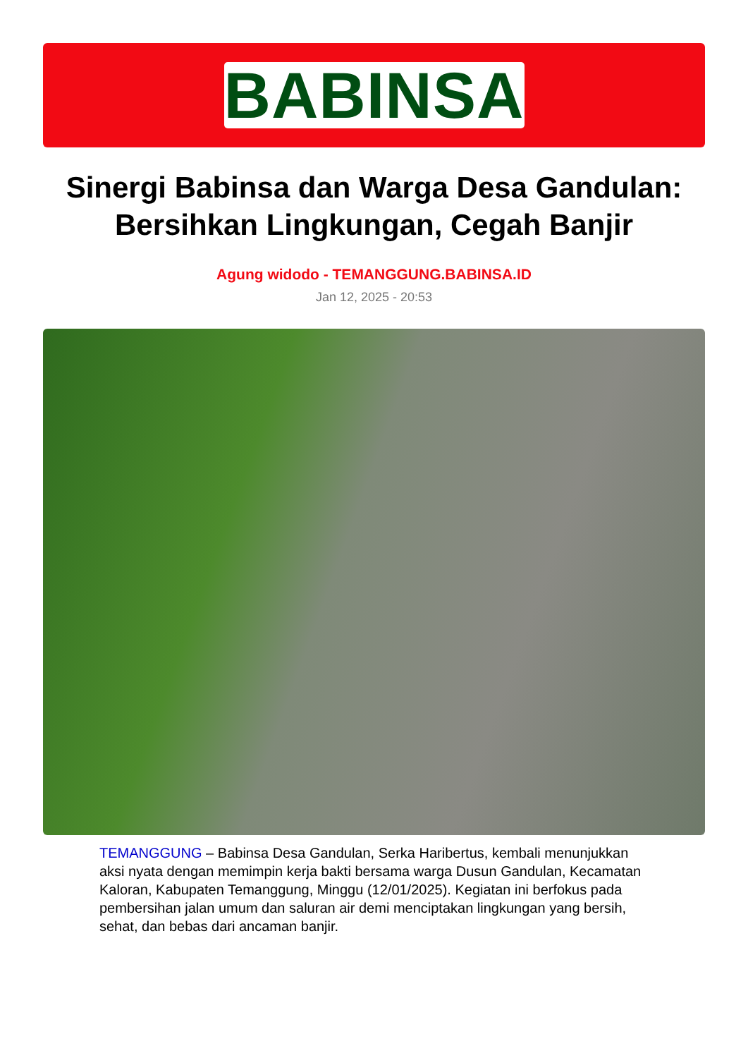BABINSA
Sinergi Babinsa dan Warga Desa Gandulan: Bersihkan Lingkungan, Cegah Banjir
Agung widodo - TEMANGGUNG.BABINSA.ID
Jan 12, 2025 - 20:53
TEMANGGUNG – Babinsa Desa Gandulan, Serka Haribertus, kembali menunjukkan aksi nyata dengan memimpin kerja bakti bersama warga Dusun Gandulan, Kecamatan Kaloran, Kabupaten Temanggung, Minggu (12/01/2025). Kegiatan ini berfokus pada pembersihan jalan umum dan saluran air demi menciptakan lingkungan yang bersih, sehat, dan bebas dari ancaman banjir.